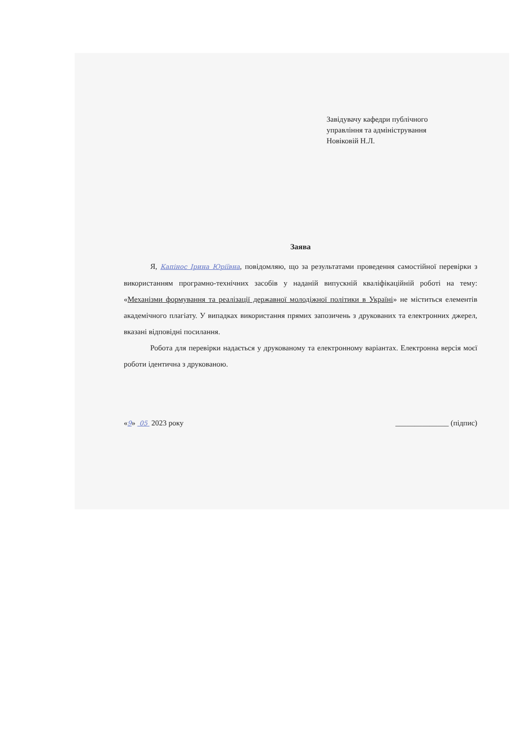Завідувачу кафедри публічного
управління та адміністрування
Новіковій Н.Л.
Заява
Я, Капінос Ірина Юріївна, повідомляю, що за результатами проведення самостійної перевірки з використанням програмно-технічних засобів у наданій випускній кваліфікаційній роботі на тему: «Механізми формування та реалізації державної молодіжної політики в Україні» не міститься елементів академічного плагіату. У випадках використання прямих запозичень з друкованих та електронних джерел, вказані відповідні посилання.
Робота для перевірки надається у друкованому та електронному варіантах. Електронна версія моєї роботи ідентична з друкованою.
«9» 05 2023 року ______________ (підпис)